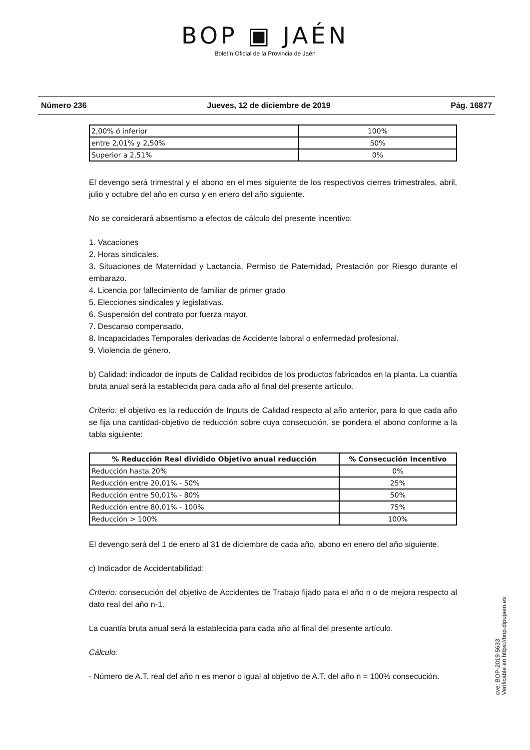BOP ▣ JAÉN
Boletín Oficial de la Provincia de Jaén
Número 236 Jueves, 12 de diciembre de 2019 Pág. 16877
| 2,00% ó inferior | 100% |
| entre 2,01% y 2,50% | 50% |
| Superior a 2,51% | 0% |
El devengo será trimestral y el abono en el mes siguiente de los respectivos cierres trimestrales, abril, julio y octubre del año en curso y en enero del año siguiente.
No se considerará absentismo a efectos de cálculo del presente incentivo:
1. Vacaciones
2. Horas sindicales.
3. Situaciones de Maternidad y Lactancia, Permiso de Paternidad, Prestación por Riesgo durante el embarazo.
4. Licencia por fallecimiento de familiar de primer grado
5. Elecciones sindicales y legislativas.
6. Suspensión del contrato por fuerza mayor.
7. Descanso compensado.
8. Incapacidades Temporales derivadas de Accidente laboral o enfermedad profesional.
9. Violencia de género.
b) Calidad: indicador de inputs de Calidad recibidos de los productos fabricados en la planta. La cuantía bruta anual será la establecida para cada año al final del presente artículo.
Criterio: el objetivo es la reducción de Inputs de Calidad respecto al año anterior, para lo que cada año se fija una cantidad-objetivo de reducción sobre cuya consecución, se pondera el abono conforme a la tabla siguiente:
| % Reducción Real dividido Objetivo anual reducción | % Consecución Incentivo |
| --- | --- |
| Reducción hasta 20% | 0% |
| Reducción entre 20,01% - 50% | 25% |
| Reducción entre 50,01% - 80% | 50% |
| Reducción entre 80,01% - 100% | 75% |
| Reducción > 100% | 100% |
El devengo será del 1 de enero al 31 de diciembre de cada año, abono en enero del año siguiente.
c) Indicador de Accidentabilidad:
Criterio: consecución del objetivo de Accidentes de Trabajo fijado para el año n o de mejora respecto al dato real del año n-1.
La cuantía bruta anual será la establecida para cada año al final del presente artículo.
Cálculo:
- Número de A.T. real del año n es menor o igual al objetivo de A.T. del año n = 100% consecución.
cve: BOP-2019-5633
Verificable en https://bop.dipujaen.es